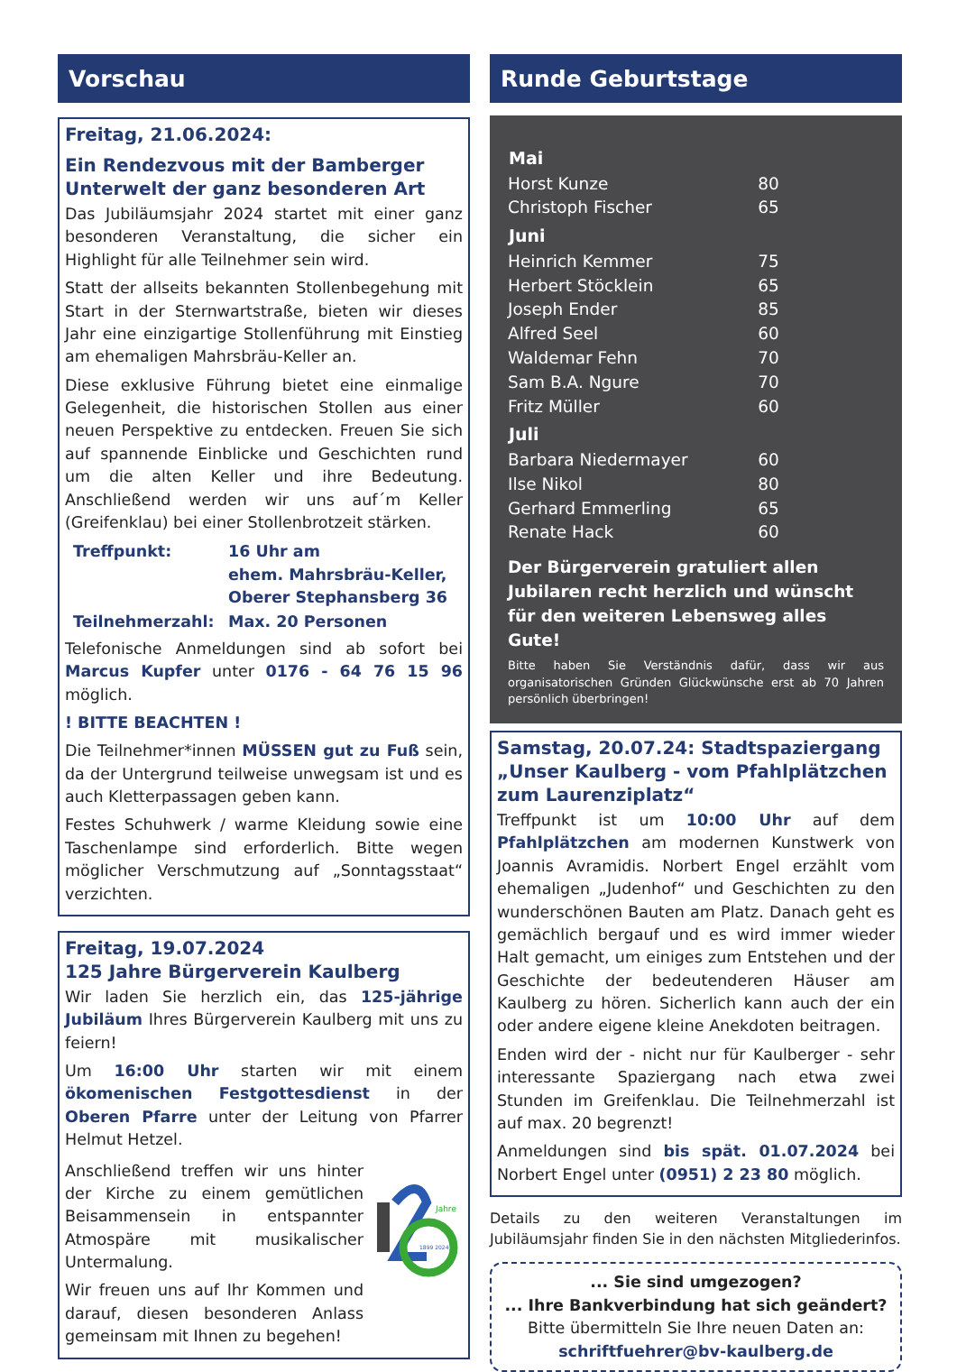Vorschau
Freitag, 21.06.2024:
Ein Rendezvous mit der Bamberger Unterwelt der ganz besonderen Art
Das Jubiläumsjahr 2024 startet mit einer ganz besonderen Veranstaltung, die sicher ein Highlight für alle Teilnehmer sein wird.
Statt der allseits bekannten Stollenbegehung mit Start in der Sternwartstraße, bieten wir dieses Jahr eine einzigartige Stollenführung mit Einstieg am ehemaligen Mahrsbräu-Keller an.
Diese exklusive Führung bietet eine einmalige Gelegenheit, die historischen Stollen aus einer neuen Perspektive zu entdecken. Freuen Sie sich auf spannende Einblicke und Geschichten rund um die alten Keller und ihre Bedeutung. Anschließend werden wir uns auf´m Keller (Greifenklau) bei einer Stollenbrotzeit stärken.
| Treffpunkt: | 16 Uhr am ehem. Mahrsbräu-Keller, Oberer Stephansberg 36 |
| Teilnehmerzahl: | Max. 20 Personen |
Telefonische Anmeldungen sind ab sofort bei Marcus Kupfer unter 0176 - 64 76 15 96 möglich.
! BITTE BEACHTEN !
Die Teilnehmer*innen MÜSSEN gut zu Fuß sein, da der Untergrund teilweise unwegsam ist und es auch Kletterpassagen geben kann.
Festes Schuhwerk / warme Kleidung sowie eine Taschenlampe sind erforderlich. Bitte wegen möglicher Verschmutzung auf „Sonntagsstaat“ verzichten.
Freitag, 19.07.2024
125 Jahre Bürgerverein Kaulberg
Wir laden Sie herzlich ein, das 125-jährige Jubiläum Ihres Bürgerverein Kaulberg mit uns zu feiern!
Um 16:00 Uhr starten wir mit einem ökomenischen Festgottesdienst in der Oberen Pfarre unter der Leitung von Pfarrer Helmut Hetzel.
Anschließend treffen wir uns hinter der Kirche zu einem gemütlichen Beisammensein in entspannter Atmospäre mit musikalischer Untermalung.
Wir freuen uns auf Ihr Kommen und darauf, diesen besonderen Anlass gemeinsam mit Ihnen zu begehen!
Jahre
1899 2024
Runde Geburtstage
| Mai | |
| --- | --- |
| Horst Kunze | 80 |
| Christoph Fischer | 65 |
| Juni | |
| Heinrich Kemmer | 75 |
| Herbert Stöcklein | 65 |
| Joseph Ender | 85 |
| Alfred Seel | 60 |
| Waldemar Fehn | 70 |
| Sam B.A. Ngure | 70 |
| Fritz Müller | 60 |
| Juli | |
| Barbara Niedermayer | 60 |
| Ilse Nikol | 80 |
| Gerhard Emmerling | 65 |
| Renate Hack | 60 |
Der Bürgerverein gratuliert allen Jubilaren recht herzlich und wünscht für den weiteren Lebensweg alles Gute!
Bitte haben Sie Verständnis dafür, dass wir aus organisatorischen Gründen Glückwünsche erst ab 70 Jahren persönlich überbringen!
Samstag, 20.07.24: Stadtspaziergang „Unser Kaulberg - vom Pfahlplätzchen zum Laurenziplatz“
Treffpunkt ist um 10:00 Uhr auf dem Pfahlplätzchen am modernen Kunstwerk von Joannis Avramidis. Norbert Engel erzählt vom ehemaligen „Judenhof“ und Geschichten zu den wunderschönen Bauten am Platz. Danach geht es gemächlich bergauf und es wird immer wieder Halt gemacht, um einiges zum Entstehen und der Geschichte der bedeutenderen Häuser am Kaulberg zu hören. Sicherlich kann auch der ein oder andere eigene kleine Anekdoten beitragen.
Enden wird der - nicht nur für Kaulberger - sehr interessante Spaziergang nach etwa zwei Stunden im Greifenklau. Die Teilnehmerzahl ist auf max. 20 begrenzt!
Anmeldungen sind bis spät. 01.07.2024 bei Norbert Engel unter (0951) 2 23 80 möglich.
Details zu den weiteren Veranstaltungen im Jubiläumsjahr finden Sie in den nächsten Mitgliederinfos.
... Sie sind umgezogen?
... Ihre Bankverbindung hat sich geändert?
Bitte übermitteln Sie Ihre neuen Daten an:
schriftfuehrer@bv-kaulberg.de